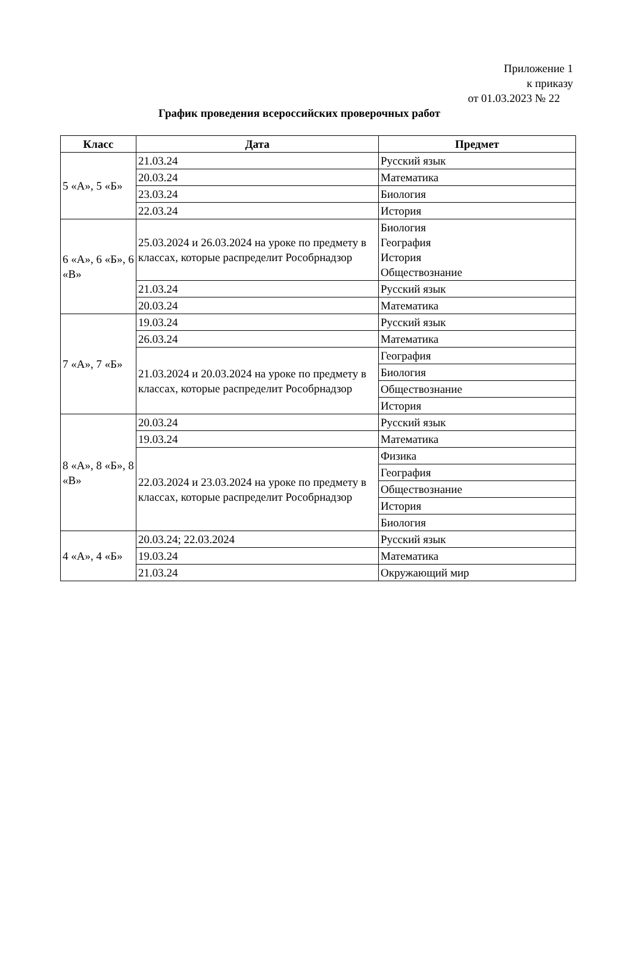Приложение 1
к приказу
от 01.03.2023 № 22
График проведения всероссийских проверочных работ
| Класс | Дата | Предмет |
| --- | --- | --- |
| 5 «А», 5 «Б» | 21.03.24 | Русский язык |
| | 20.03.24 | Математика |
| | 23.03.24 | Биология |
| | 22.03.24 | История |
| 6 «А», 6 «Б», 6 «В» | 25.03.2024 и 26.03.2024 на уроке по предмету в классах, которые распределит Рособрнадзор | Биология География История Обществознание |
| | 21.03.24 | Русский язык |
| | 20.03.24 | Математика |
| 7 «А», 7 «Б» | 19.03.24 | Русский язык |
| | 26.03.24 | Математика |
| | 21.03.2024 и 20.03.2024 на уроке по предмету в классах, которые распределит Рособрнадзор | География |
| | | Биология |
| | | Обществознание |
| | | История |
| 8 «А», 8 «Б», 8 «В» | 20.03.24 | Русский язык |
| | 19.03.24 | Математика |
| | 22.03.2024 и 23.03.2024 на уроке по предмету в классах, которые распределит Рособрнадзор | Физика |
| | | География |
| | | Обществознание |
| | | История |
| | | Биология |
| 4 «А», 4 «Б» | 20.03.24; 22.03.2024 | Русский язык |
| | 19.03.24 | Математика |
| | 21.03.24 | Окружающий мир |